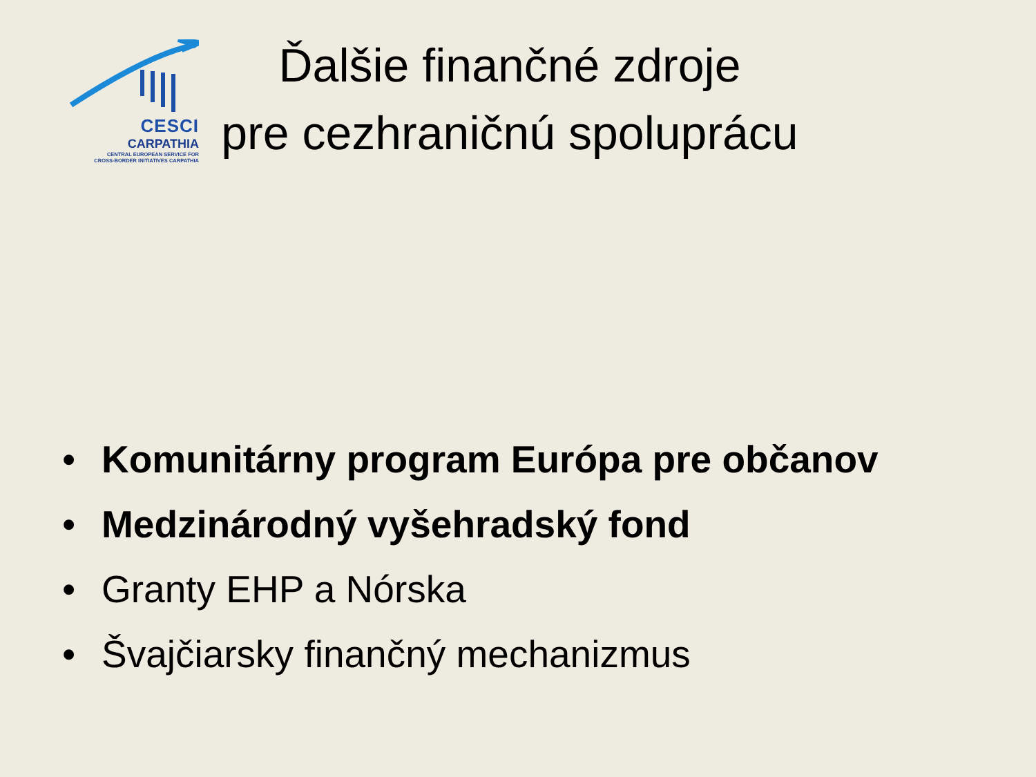CESCI
CARPATHIA
CENTRAL EUROPEAN SERVICE FOR
CROSS-BORDER INITIATIVES CARPATHIA
Ďalšie finančné zdroje
pre cezhraničnú spoluprácu
• Komunitárny program Európa pre občanov
• Medzinárodný vyšehradský fond
• Granty EHP a Nórska
• Švajčiarsky finančný mechanizmus